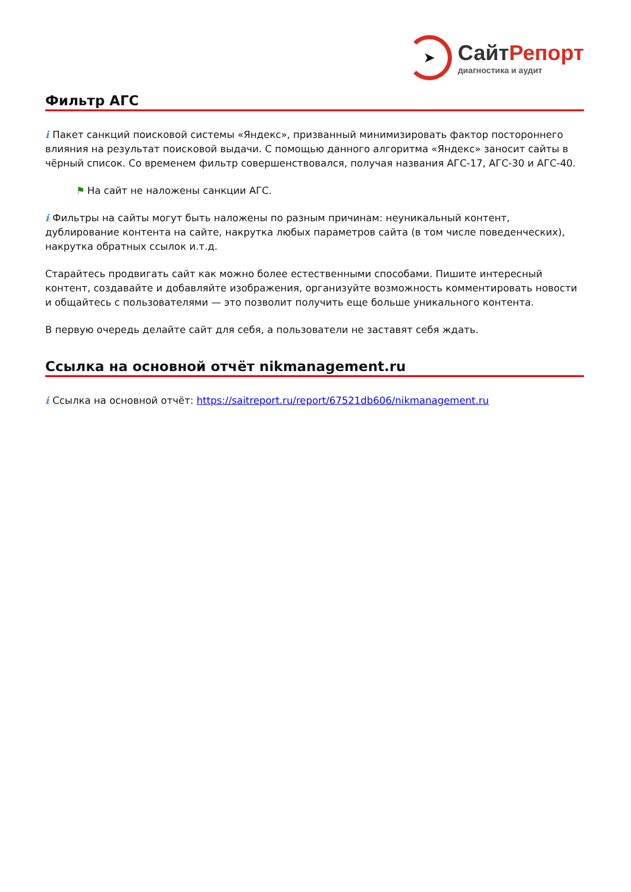➤
СайтРепорт
диагностика и аудит
Фильтр АГС
i Пакет санкций поисковой системы «Яндекс», призванный минимизировать фактор постороннего влияния на результат поисковой выдачи. С помощью данного алгоритма «Яндекс» заносит сайты в чёрный список. Со временем фильтр совершенствовался, получая названия АГС-17, АГС-30 и АГС-40.
⚑ На сайт не наложены санкции АГС.
i Фильтры на сайты могут быть наложены по разным причинам: неуникальный контент, дублирование контента на сайте, накрутка любых параметров сайта (в том числе поведенческих), накрутка обратных ссылок и.т.д.
Старайтесь продвигать сайт как можно более естественными способами. Пишите интересный контент, создавайте и добавляйте изображения, организуйте возможность комментировать новости и общайтесь с пользователями — это позволит получить еще больше уникального контента.
В первую очередь делайте сайт для себя, а пользователи не заставят себя ждать.
Ссылка на основной отчёт nikmanagement.ru
i Ссылка на основной отчёт: https://saitreport.ru/report/67521db606/nikmanagement.ru